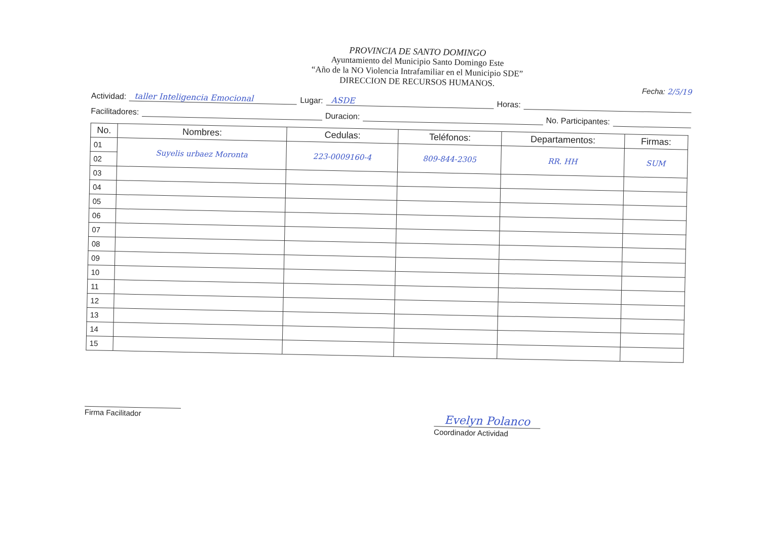PROVINCIA DE SANTO DOMINGO
Ayuntamiento del Municipio Santo Domingo Este
“Año de la NO Violencia Intrafamiliar en el Municipio SDE”
DIRECCION DE RECURSOS HUMANOS.
Fecha: 2/5/19
Actividad: taller Inteligencia Emocional Lugar: ASDE Horas:
Facilitadores: Duracion: No. Participantes:
| No. | Nombres: | Cedulas: | Teléfonos: | Departamentos: | Firmas: |
| --- | --- | --- | --- | --- | --- |
| 01 | Suyelis urbaez Moronta | 223-0009160-4 | 809-844-2305 | RR. HH | SUM |
| 02 | | | | | |
| 03 | | | | | |
| 04 | | | | | |
| 05 | | | | | |
| 06 | | | | | |
| 07 | | | | | |
| 08 | | | | | |
| 09 | | | | | |
| 10 | | | | | |
| 11 | | | | | |
| 12 | | | | | |
| 13 | | | | | |
| 14 | | | | | |
| 15 | | | | | |
Firma Facilitador
Evelyn Polanco
Coordinador Actividad